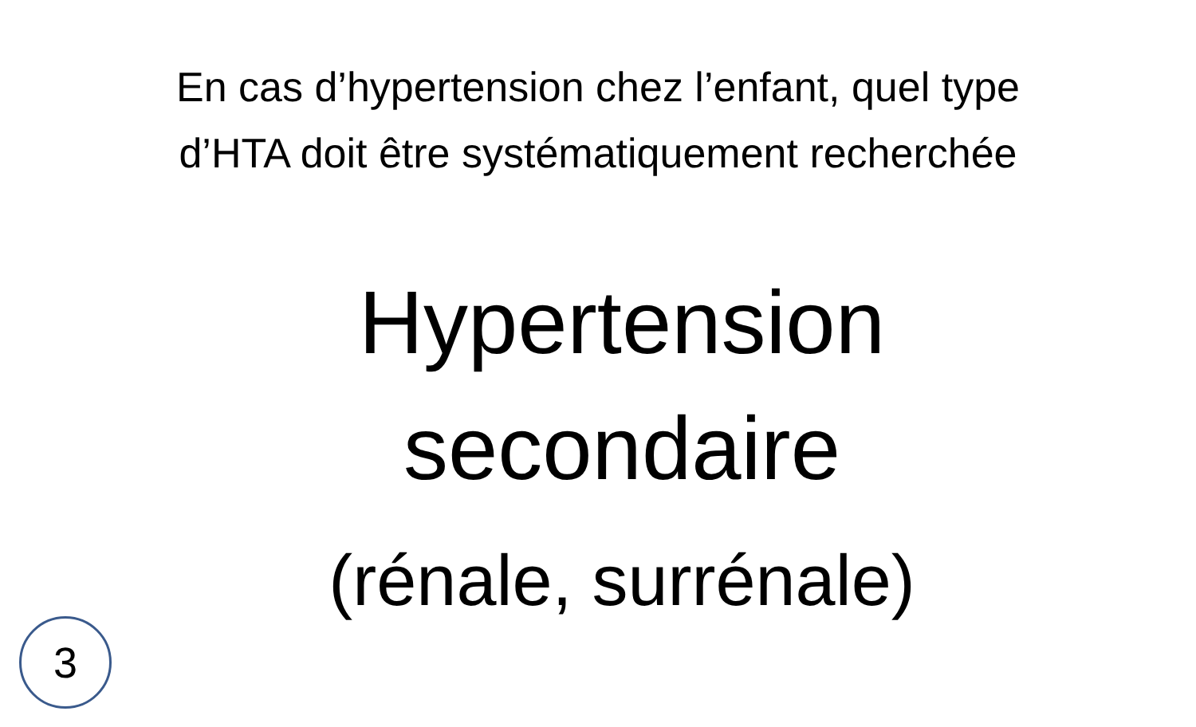En cas d’hypertension chez l’enfant, quel type d’HTA doit être systématiquement recherchée
Hypertension
secondaire
(rénale, surrénale)
3